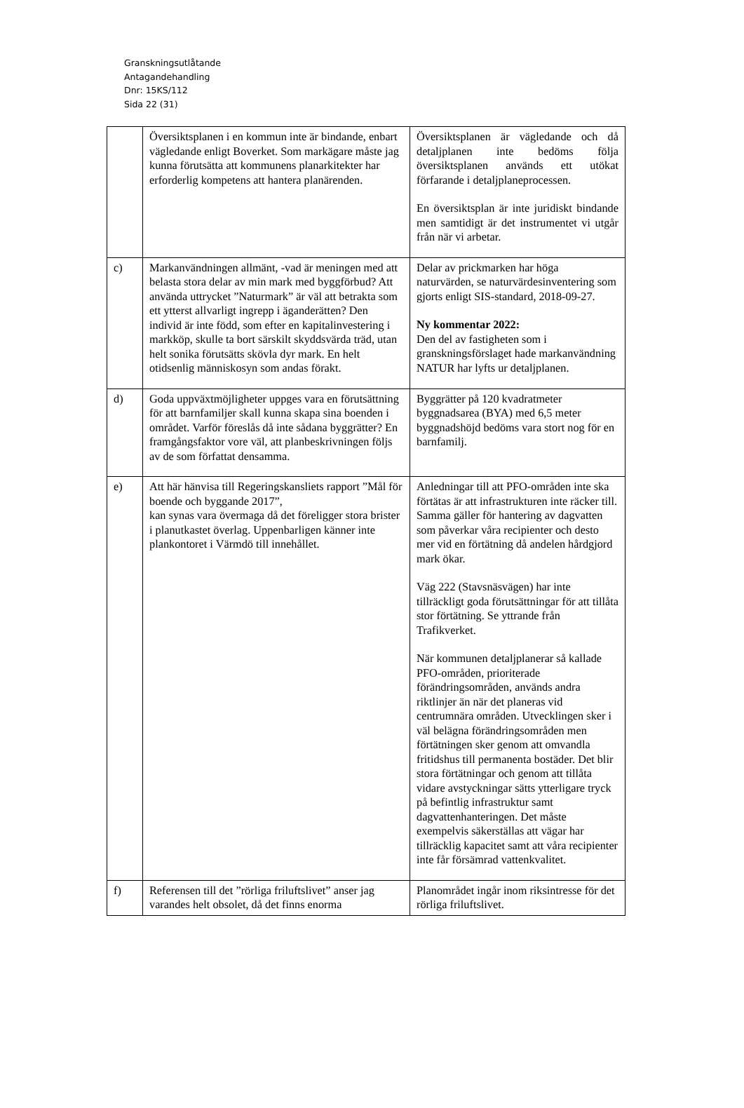Granskningsutlåtande
Antagandehandling
Dnr: 15KS/112
Sida 22 (31)
| | Översiktsplanen i en kommun inte är bindande, enbart vägledande enligt Boverket. Som markägare måste jag kunna förutsätta att kommunens planarkitekter har erforderlig kompetens att hantera planärenden. | Översiktsplanen är vägledande och då detaljplanen inte bedöms följa översiktsplanen används ett utökat förfarande i detaljplaneprocessen. En översiktsplan är inte juridiskt bindande men samtidigt är det instrumentet vi utgår från när vi arbetar. |
| c) | Markanvändningen allmänt, -vad är meningen med att belasta stora delar av min mark med byggförbud? Att använda uttrycket ”Naturmark” är väl att betrakta som ett ytterst allvarligt ingrepp i äganderätten? Den individ är inte född, som efter en kapitalinvestering i markköp, skulle ta bort särskilt skyddsvärda träd, utan helt sonika förutsätts skövla dyr mark. En helt otidsenlig människosyn som andas förakt. | Delar av prickmarken har höga naturvärden, se naturvärdesinventering som gjorts enligt SIS-standard, 2018-09-27. Ny kommentar 2022: Den del av fastigheten som i granskningsförslaget hade markanvändning NATUR har lyfts ur detaljplanen. |
| d) | Goda uppväxtmöjligheter uppges vara en förutsättning för att barnfamiljer skall kunna skapa sina boenden i området. Varför föreslås då inte sådana byggrätter? En framgångsfaktor vore väl, att planbeskrivningen följs av de som författat densamma. | Byggrätter på 120 kvadratmeter byggnadsarea (BYA) med 6,5 meter byggnadshöjd bedöms vara stort nog för en barnfamilj. |
| e) | Att här hänvisa till Regeringskansliets rapport ”Mål för boende och byggande 2017”, kan synas vara övermaga då det föreligger stora brister i planutkastet överlag. Uppenbarligen känner inte plankontoret i Värmdö till innehållet. | Anledningar till att PFO-områden inte ska förtätas är att infrastrukturen inte räcker till. Samma gäller för hantering av dagvatten som påverkar våra recipienter och desto mer vid en förtätning då andelen hårdgjord mark ökar. Väg 222 (Stavsnäsvägen) har inte tillräckligt goda förutsättningar för att tillåta stor förtätning. Se yttrande från Trafikverket. När kommunen detaljplanerar så kallade PFO-områden, prioriterade förändringsområden, används andra riktlinjer än när det planeras vid centrumnära områden. Utvecklingen sker i väl belägna förändringsområden men förtätningen sker genom att omvandla fritidshus till permanenta bostäder. Det blir stora förtätningar och genom att tillåta vidare avstyckningar sätts ytterligare tryck på befintlig infrastruktur samt dagvattenhanteringen. Det måste exempelvis säkerställas att vägar har tillräcklig kapacitet samt att våra recipienter inte får försämrad vattenkvalitet. |
| f) | Referensen till det ”rörliga friluftslivet” anser jag varandes helt obsolet, då det finns enorma | Planområdet ingår inom riksintresse för det rörliga friluftslivet. |